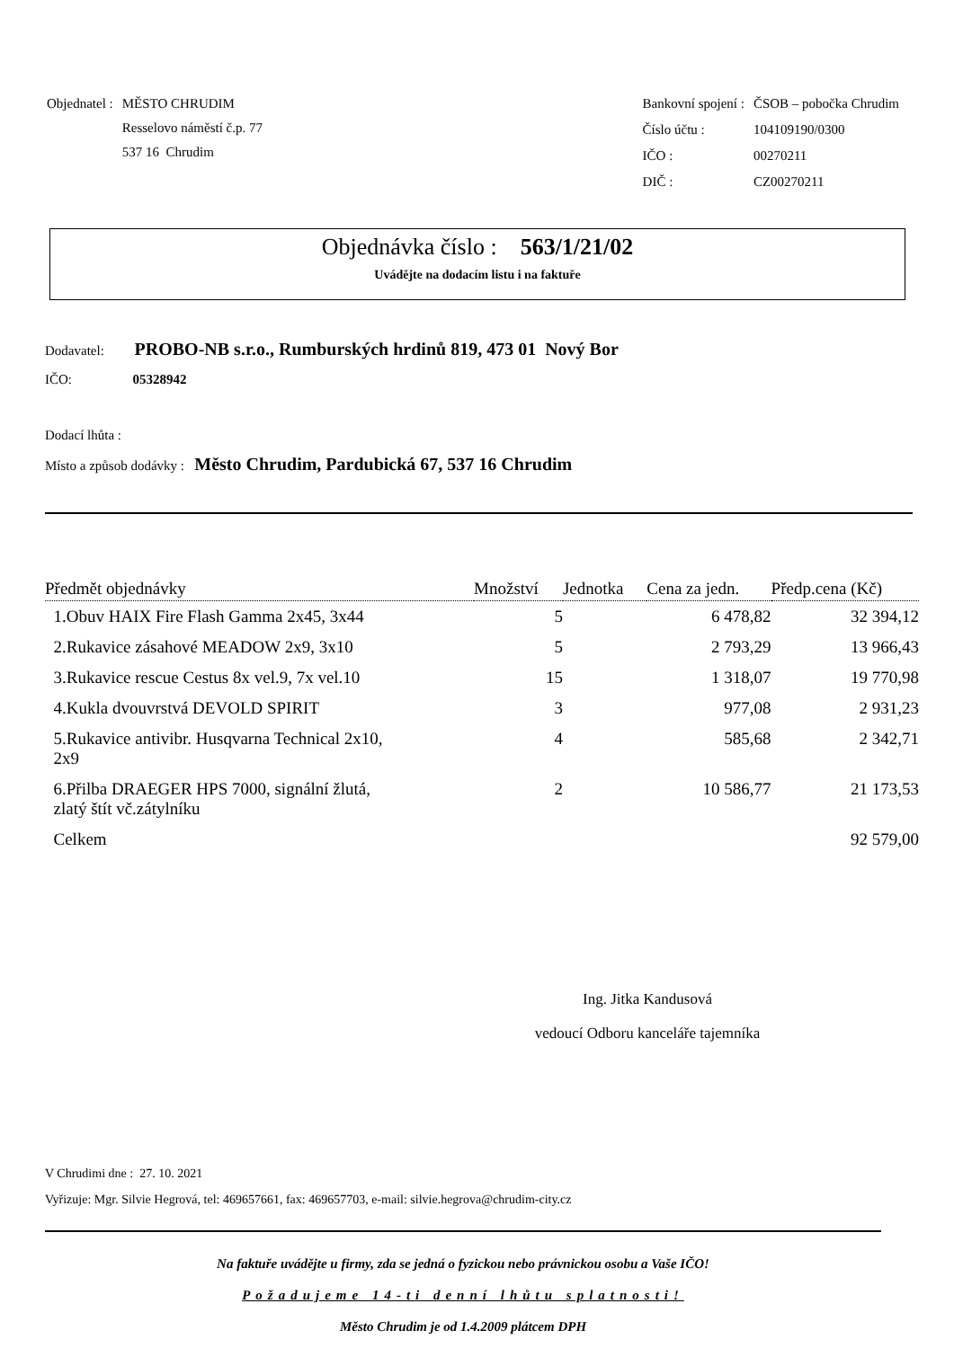| Objednatel : | MĚSTO CHRUDIM Resselovo náměstí č.p. 77 537 16 Chrudim |
| Bankovní spojení : | ČSOB – pobočka Chrudim |
| Číslo účtu : | 104109190/0300 |
| IČO : | 00270211 |
| DIČ : | CZ00270211 |
Objednávka číslo : 563/1/21/02
Uvádějte na dodacím listu i na faktuře
Dodavatel: PROBO-NB s.r.o., Rumburských hrdinů 819, 473 01 Nový Bor
IČO: 05328942
Dodací lhůta :
Místo a způsob dodávky : Město Chrudim, Pardubická 67, 537 16 Chrudim
| Předmět objednávky | Množství | Jednotka | Cena za jedn. | Předp.cena (Kč) |
| --- | --- | --- | --- | --- |
| 1.Obuv HAIX Fire Flash Gamma 2x45, 3x44 | 5 | | 6 478,82 | 32 394,12 |
| 2.Rukavice zásahové MEADOW 2x9, 3x10 | 5 | | 2 793,29 | 13 966,43 |
| 3.Rukavice rescue Cestus 8x vel.9, 7x vel.10 | 15 | | 1 318,07 | 19 770,98 |
| 4.Kukla dvouvrstvá DEVOLD SPIRIT | 3 | | 977,08 | 2 931,23 |
| 5.Rukavice antivibr. Husqvarna Technical 2x10, 2x9 | 4 | | 585,68 | 2 342,71 |
| 6.Přilba DRAEGER HPS 7000, signální žlutá, zlatý štít vč.zátylníku | 2 | | 10 586,77 | 21 173,53 |
| Celkem | | | | 92 579,00 |
Ing. Jitka Kandusová
vedoucí Odboru kanceláře tajemníka
V Chrudimi dne : 27. 10. 2021
Vyřizuje: Mgr. Silvie Hegrová, tel: 469657661, fax: 469657703, e-mail: silvie.hegrova@chrudim-city.cz
Na faktuře uvádějte u firmy, zda se jedná o fyzickou nebo právnickou osobu a Vaše IČO!
Požadujeme 14-ti denní lhůtu splatnosti!
Město Chrudim je od 1.4.2009 plátcem DPH